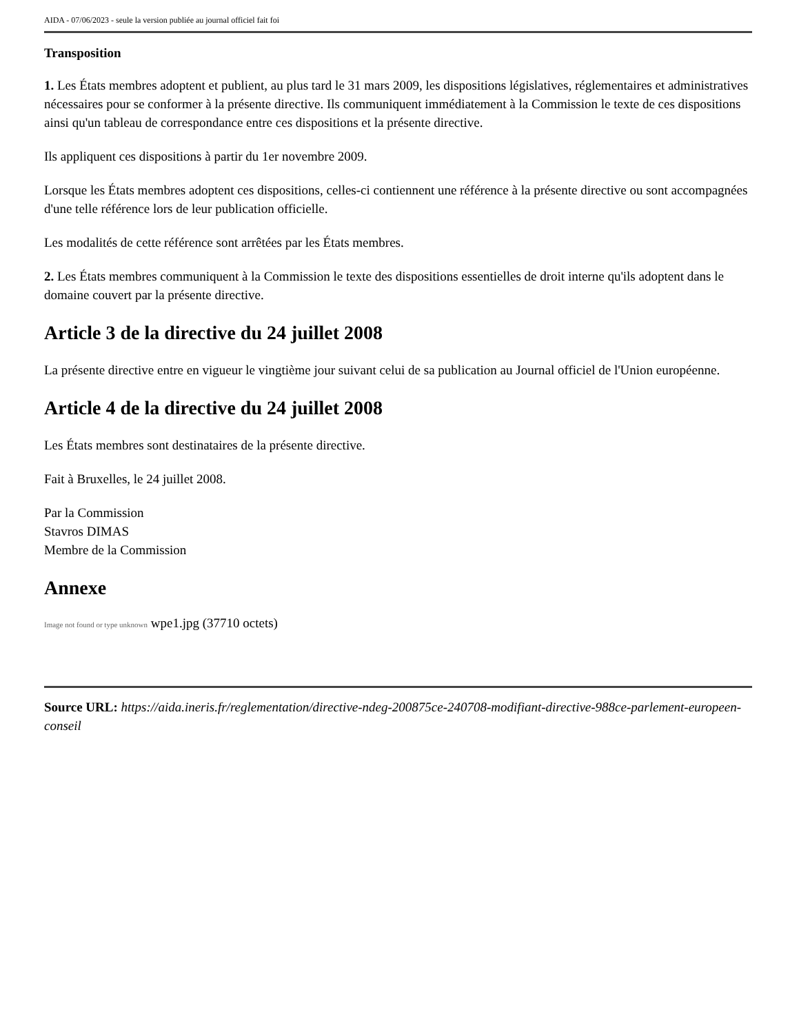AIDA - 07/06/2023 - seule la version publiée au journal officiel fait foi
Transposition
1. Les États membres adoptent et publient, au plus tard le 31 mars 2009, les dispositions législatives, réglementaires et administratives nécessaires pour se conformer à la présente directive. Ils communiquent immédiatement à la Commission le texte de ces dispositions ainsi qu'un tableau de correspondance entre ces dispositions et la présente directive.
Ils appliquent ces dispositions à partir du 1er novembre 2009.
Lorsque les États membres adoptent ces dispositions, celles-ci contiennent une référence à la présente directive ou sont accompagnées d'une telle référence lors de leur publication officielle.
Les modalités de cette référence sont arrêtées par les États membres.
2. Les États membres communiquent à la Commission le texte des dispositions essentielles de droit interne qu'ils adoptent dans le domaine couvert par la présente directive.
Article 3 de la directive du 24 juillet 2008
La présente directive entre en vigueur le vingtième jour suivant celui de sa publication au Journal officiel de l'Union européenne.
Article 4 de la directive du 24 juillet 2008
Les États membres sont destinataires de la présente directive.
Fait à Bruxelles, le 24 juillet 2008.
Par la Commission
Stavros DIMAS
Membre de la Commission
Annexe
Image not found or type unknown wpe1.jpg (37710 octets)
Source URL: https://aida.ineris.fr/reglementation/directive-ndeg-200875ce-240708-modifiant-directive-988ce-parlement-europeen-conseil